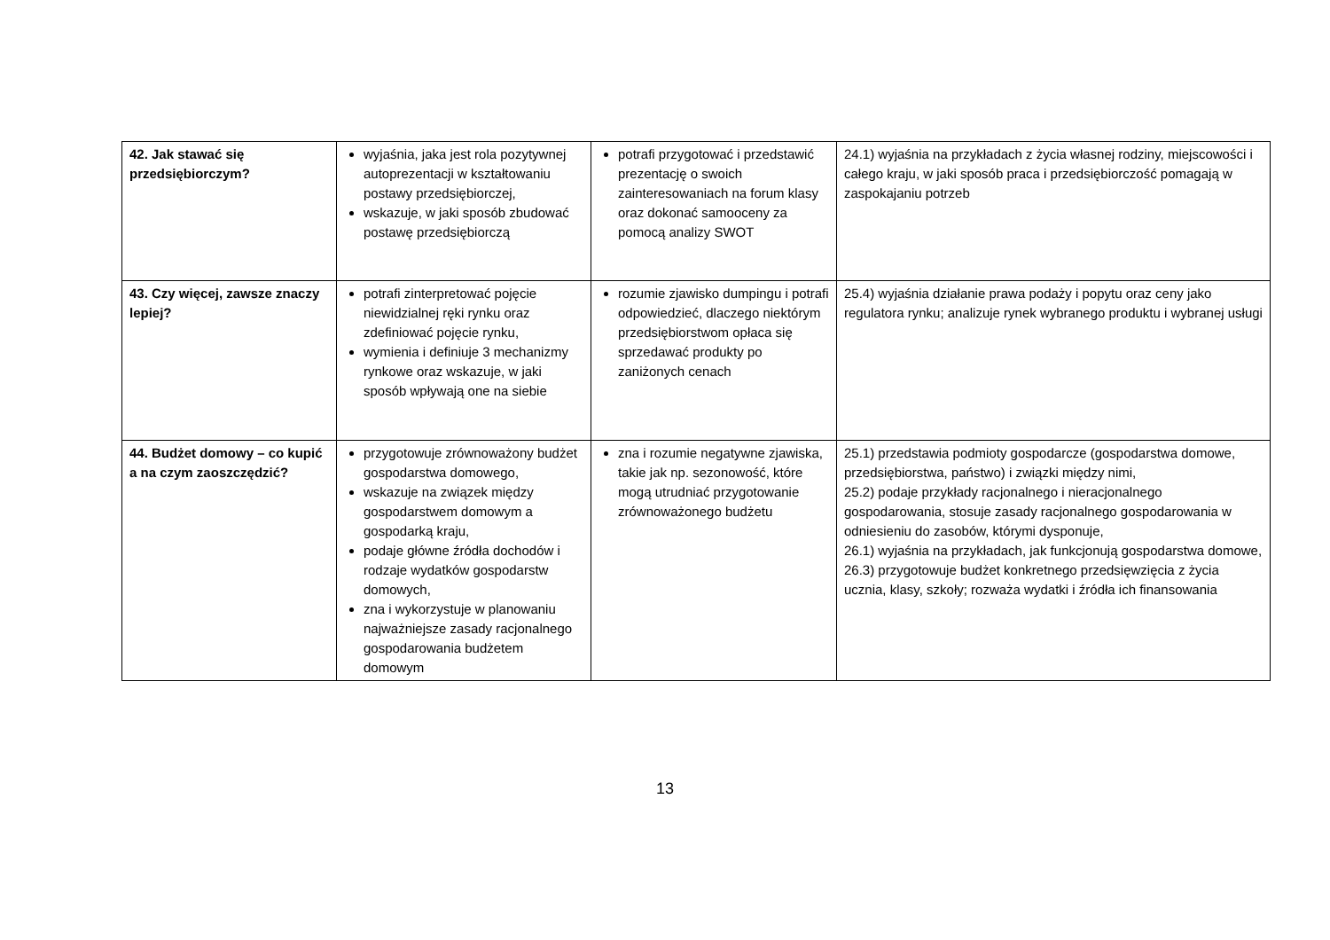| 42. Jak stawać się przedsiębiorczym? | wyjaśnia, jaka jest rola pozytywnej autoprezentacji w kształtowaniu postawy przedsiębiorczej, wskazuje, w jaki sposób zbudować postawę przedsiębiorczą | potrafi przygotować i przedstawić prezentację o swoich zainteresowaniach na forum klasy oraz dokonać samooceny za pomocą analizy SWOT | 24.1) wyjaśnia na przykładach z życia własnej rodziny, miejscowości i całego kraju, w jaki sposób praca i przedsiębiorczość pomagają w zaspokajaniu potrzeb |
| 43. Czy więcej, zawsze znaczy lepiej? | potrafi zinterpretować pojęcie niewidzialnej ręki rynku oraz zdefiniować pojęcie rynku, wymienia i definiuje 3 mechanizmy rynkowe oraz wskazuje, w jaki sposób wpływają one na siebie | rozumie zjawisko dumpingu i potrafi odpowiedzieć, dlaczego niektórym przedsiębiorstwom opłaca się sprzedawać produkty po zaniżonych cenach | 25.4) wyjaśnia działanie prawa podaży i popytu oraz ceny jako regulatora rynku; analizuje rynek wybranego produktu i wybranej usługi |
| 44. Budżet domowy – co kupić a na czym zaoszczędzić? | przygotowuje zrównoważony budżet gospodarstwa domowego, wskazuje na związek między gospodarstwem domowym a gospodarką kraju, podaje główne źródła dochodów i rodzaje wydatków gospodarstw domowych, zna i wykorzystuje w planowaniu najważniejsze zasady racjonalnego gospodarowania budżetem domowym | zna i rozumie negatywne zjawiska, takie jak np. sezonowość, które mogą utrudniać przygotowanie zrównoważonego budżetu | 25.1) przedstawia podmioty gospodarcze (gospodarstwa domowe, przedsiębiorstwa, państwo) i związki między nimi, 25.2) podaje przykłady racjonalnego i nieracjonalnego gospodarowania, stosuje zasady racjonalnego gospodarowania w odniesieniu do zasobów, którymi dysponuje, 26.1) wyjaśnia na przykładach, jak funkcjonują gospodarstwa domowe, 26.3) przygotowuje budżet konkretnego przedsięwzięcia z życia ucznia, klasy, szkoły; rozważa wydatki i źródła ich finansowania |
13